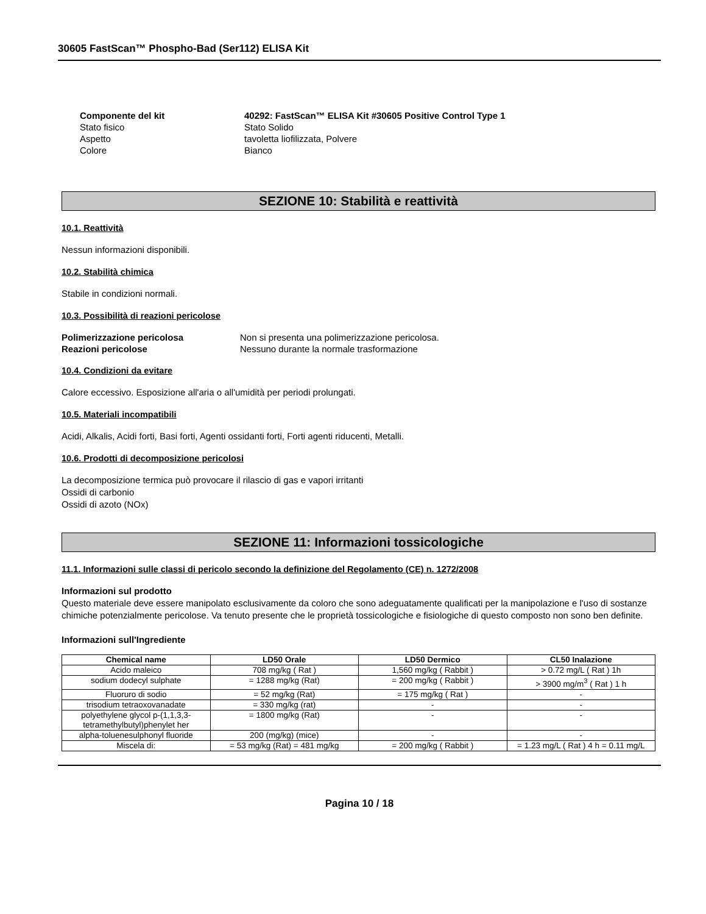30605 FastScan™ Phospho-Bad (Ser112) ELISA Kit
Componente del kit 40292: FastScan™ ELISA Kit #30605 Positive Control Type 1 Stato fisico Stato Solido Aspetto tavoletta liofilizzata, Polvere Colore Bianco
SEZIONE 10: Stabilità e reattività
10.1. Reattività
Nessun informazioni disponibili.
10.2. Stabilità chimica
Stabile in condizioni normali.
10.3. Possibilità di reazioni pericolose
Polimerizzazione pericolosa Non si presenta una polimerizzazione pericolosa. Reazioni pericolose Nessuno durante la normale trasformazione
10.4. Condizioni da evitare
Calore eccessivo. Esposizione all'aria o all'umidità per periodi prolungati.
10.5. Materiali incompatibili
Acidi, Alkalis, Acidi forti, Basi forti, Agenti ossidanti forti, Forti agenti riducenti, Metalli.
10.6. Prodotti di decomposizione pericolosi
La decomposizione termica può provocare il rilascio di gas e vapori irritanti
Ossidi di carbonio
Ossidi di azoto (NOx)
SEZIONE 11: Informazioni tossicologiche
11.1. Informazioni sulle classi di pericolo secondo la definizione del Regolamento (CE) n. 1272/2008
Informazioni sul prodotto
Questo materiale deve essere manipolato esclusivamente da coloro che sono adeguatamente qualificati per la manipolazione e l'uso di sostanze chimiche potenzialmente pericolose. Va tenuto presente che le proprietà tossicologiche e fisiologiche di questo composto non sono ben definite.
Informazioni sull'Ingrediente
| Chemical name | LD50 Orale | LD50 Dermico | CL50 Inalazione |
| --- | --- | --- | --- |
| Acido maleico | 708 mg/kg ( Rat ) | 1,560 mg/kg ( Rabbit ) | > 0.72 mg/L ( Rat ) 1h |
| sodium dodecyl sulphate | = 1288 mg/kg (Rat) | = 200 mg/kg ( Rabbit ) | > 3900 mg/m<sup>3</sup> ( Rat ) 1 h |
| Fluoruro di sodio | = 52 mg/kg (Rat) | = 175 mg/kg ( Rat ) | - |
| trisodium tetraoxovanadate | = 330 mg/kg (rat) | - | - |
| polyethylene glycol p-(1,1,3,3-tetramethylbutyl)phenylet her | = 1800 mg/kg (Rat) | - | - |
| alpha-toluenesulphonyl fluoride | 200 (mg/kg) (mice) | - | - |
| Miscela di: | = 53 mg/kg (Rat) = 481 mg/kg | = 200 mg/kg ( Rabbit ) | = 1.23 mg/L ( Rat ) 4 h = 0.11 mg/L |
Pagina 10 / 18